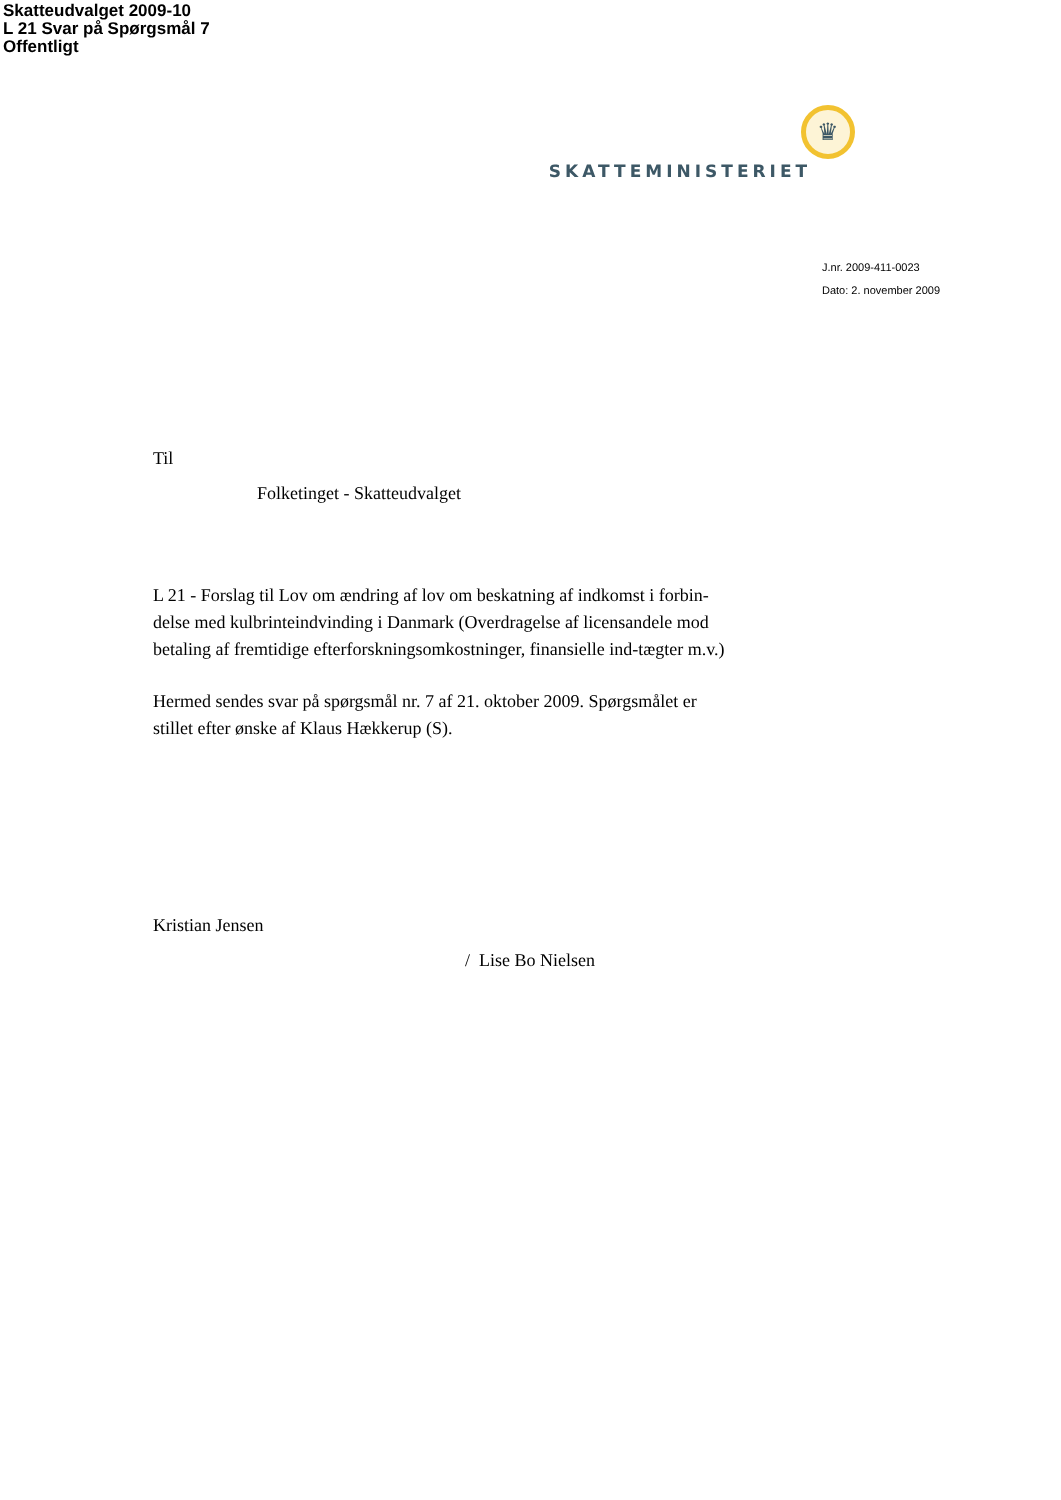Skatteudvalget 2009-10
L 21 Svar på Spørgsmål 7
Offentligt
♛
SKATTEMINISTERIET
J.nr. 2009-411-0023
Dato: 2. november 2009
Til
Folketinget - Skatteudvalget
L 21 - Forslag til Lov om ændring af lov om beskatning af indkomst i forbin-delse med kulbrinteindvinding i Danmark (Overdragelse af licensandele mod betaling af fremtidige efterforskningsomkostninger, finansielle ind-tægter m.v.)
Hermed sendes svar på spørgsmål nr. 7 af 21. oktober 2009. Spørgsmålet er stillet efter ønske af Klaus Hækkerup (S).
Kristian Jensen
/ Lise Bo Nielsen